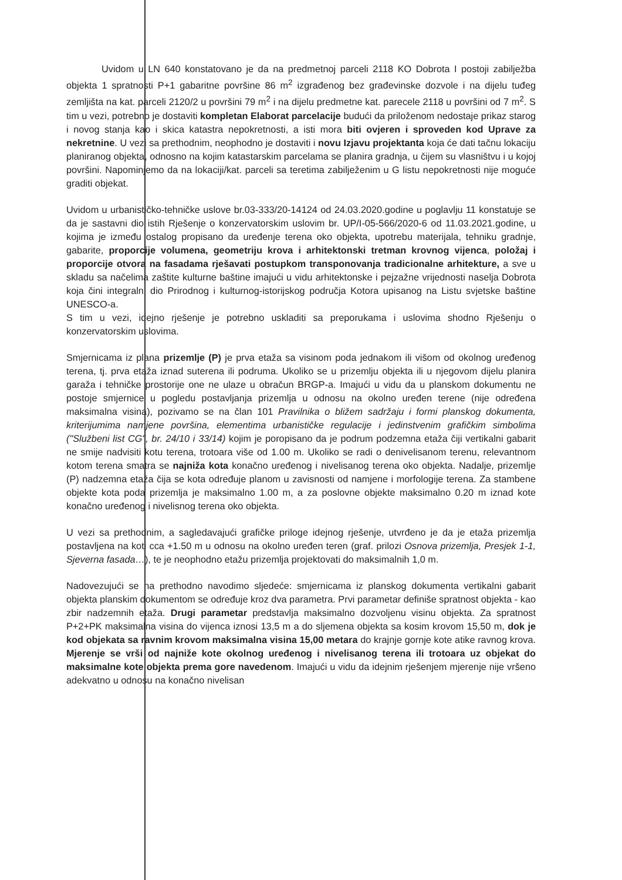Uvidom u LN 640 konstatovano je da na predmetnoj parceli 2118 KO Dobrota I postoji zabilježba objekta 1 spratnosti P+1 gabaritne površine 86 m<sup>2</sup> izgrađenog bez građevinske dozvole i na dijelu tuđeg zemljišta na kat. parceli 2120/2 u površini 79 m<sup>2</sup> i na dijelu predmetne kat. parecele 2118 u površini od 7 m<sup>2</sup>. S tim u vezi, potrebno je dostaviti kompletan Elaborat parcelacije budući da priloženom nedostaje prikaz starog i novog stanja kao i skica katastra nepokretnosti, a isti mora biti ovjeren i sproveden kod Uprave za nekretnine. U vezi sa prethodnim, neophodno je dostaviti i novu Izjavu projektanta koja će dati tačnu lokaciju planiranog objekta, odnosno na kojim katastarskim parcelama se planira gradnja, u čijem su vlasništvu i u kojoj površini. Napominjemo da na lokaciji/kat. parceli sa teretima zabilježenim u G listu nepokretnosti nije moguće graditi objekat.
Uvidom u urbanističko-tehničke uslove br.03-333/20-14124 od 24.03.2020.godine u poglavlju 11 konstatuje se da je sastavni dio istih Rješenje o konzervatorskim uslovim br. UP/I-05-566/2020-6 od 11.03.2021.godine, u kojima je između ostalog propisano da uređenje terena oko objekta, upotrebu materijala, tehniku gradnje, gabarite, proporcije volumena, geometriju krova i arhitektonski tretman krovnog vijenca, položaj i proporcije otvora na fasadama rješavati postupkom transponovanja tradicionalne arhitekture, a sve u skladu sa načelima zaštite kulturne baštine imajući u vidu arhitektonske i pejzažne vrijednosti naselja Dobrota koja čini integralni dio Prirodnog i kulturnog-istorijskog područja Kotora upisanog na Listu svjetske baštine UNESCO-a.
S tim u vezi, idejno rješenje je potrebno uskladiti sa preporukama i uslovima shodno Rješenju o konzervatorskim uslovima.
Smjernicama iz plana prizemlje (P) je prva etaža sa visinom poda jednakom ili višom od okolnog uređenog terena, tj. prva etaža iznad suterena ili podruma. Ukoliko se u prizemlju objekta ili u njegovom dijelu planira garaža i tehničke prostorije one ne ulaze u obračun BRGP-a. Imajući u vidu da u planskom dokumentu ne postoje smjernice u pogledu postavljanja prizemlja u odnosu na okolno uređen terene (nije određena maksimalna visina), pozivamo se na član 101 Pravilnika o bližem sadržaju i formi planskog dokumenta, kriterijumima namjene površina, elementima urbanističke regulacije i jedinstvenim grafičkim simbolima ("Službeni list CG", br. 24/10 i 33/14) kojim je poropisano da je podrum podzemna etaža čiji vertikalni gabarit ne smije nadvisiti kotu terena, trotoara više od 1.00 m. Ukoliko se radi o denivelisanom terenu, relevantnom kotom terena smatra se najniža kota konačno uređenog i nivelisanog terena oko objekta. Nadalje, prizemlje (P) nadzemna etaža čija se kota određuje planom u zavisnosti od namjene i morfologije terena. Za stambene objekte kota poda prizemlja je maksimalno 1.00 m, a za poslovne objekte maksimalno 0.20 m iznad kote konačno uređenog i nivelisnog terena oko objekta.
U vezi sa prethodnim, a sagledavajući grafičke priloge idejnog rješenje, utvrđeno je da je etaža prizemlja postavljena na koti cca +1.50 m u odnosu na okolno uređen teren (graf. prilozi Osnova prizemlja, Presjek 1-1, Sjeverna fasada…), te je neophodno etažu prizemlja projektovati do maksimalnih 1,0 m.
Nadovezujući se na prethodno navodimo sljedeće: smjernicama iz planskog dokumenta vertikalni gabarit objekta planskim dokumentom se određuje kroz dva parametra. Prvi parametar definiše spratnost objekta - kao zbir nadzemnih etaža. Drugi parametar predstavlja maksimalno dozvoljenu visinu objekta. Za spratnost P+2+PK maksimalna visina do vijenca iznosi 13,5 m a do sljemena objekta sa kosim krovom 15,50 m, dok je kod objekata sa ravnim krovom maksimalna visina 15,00 metara do krajnje gornje kote atike ravnog krova. Mjerenje se vrši od najniže kote okolnog uređenog i nivelisanog terena ili trotoara uz objekat do maksimalne kote objekta prema gore navedenom. Imajući u vidu da idejnim rješenjem mjerenje nije vršeno adekvatno u odnosu na konačno nivelisan